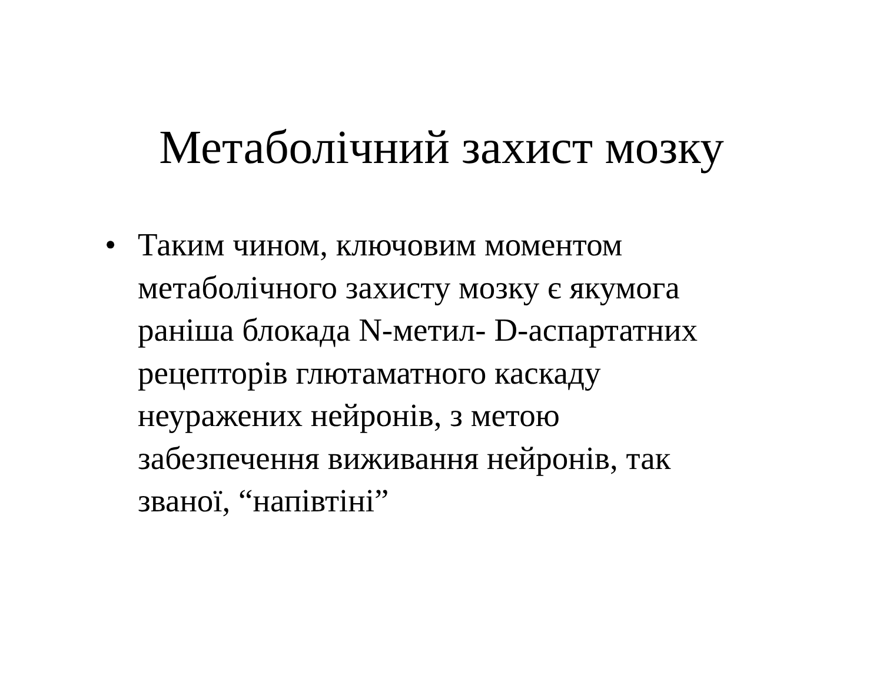Метаболічний захист мозку
• Таким чином, ключовим моментом
метаболічного захисту мозку є якумога
раніша блокада N-метил- D-аспартатних
рецепторів глютаматного каскаду
неуражених нейронів, з метою
забезпечення виживання нейронів, так
званої, “напівтіні”